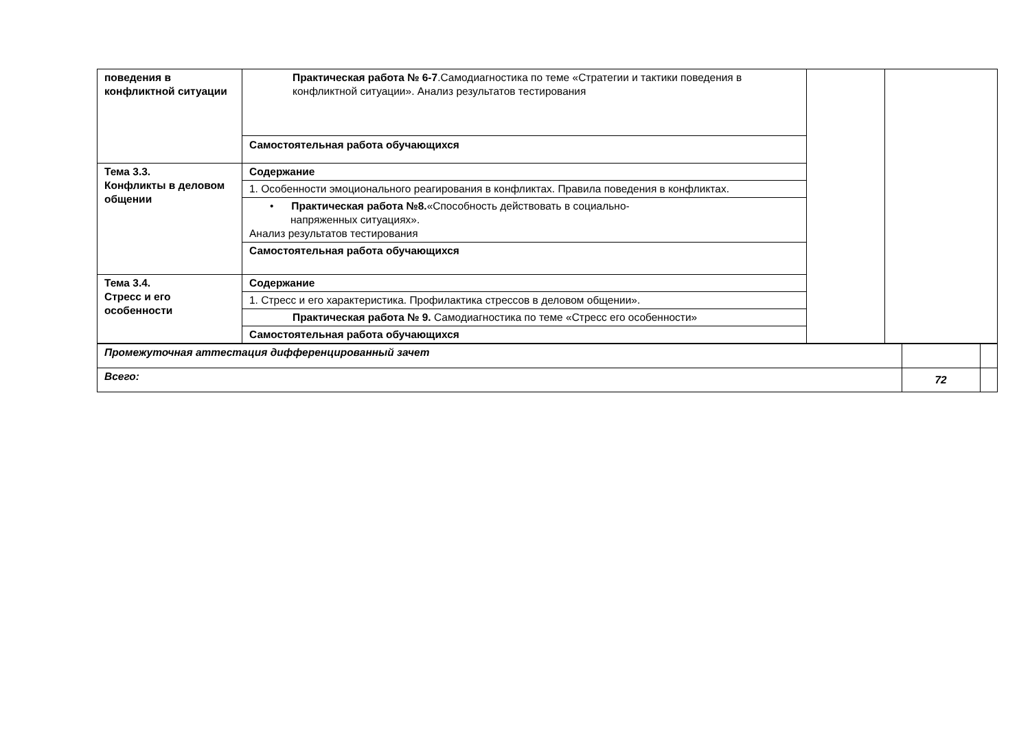| поведения в конфликтной ситуации | Практическая работа № 6-7 .Самодиагностика по теме «Стратегии и тактики поведения в конфликтной ситуации». Анализ результатов тестирования | | |
| | Самостоятельная работа обучающихся | | |
| Тема 3.3. Конфликты в деловом общении | Содержание | | |
| | 1. Особенности эмоционального реагирования в конфликтах. Правила поведения в конфликтах. | | |
| | • Практическая работа №8. «Способность действовать в социально- напряженных ситуациях». Анализ результатов тестирования | | |
| | Самостоятельная работа обучающихся | | |
| Тема 3.4. Стресс и его особенности | Содержание | | |
| | 1. Стресс и его характеристика. Профилактика стрессов в деловом общении». | | |
| | Практическая работа № 9. Самодиагностика по теме «Стресс его особенности» | | |
| | Самостоятельная работа обучающихся | | |
| Промежуточная аттестация дифференцированный зачет | | |
| Всего: | 72 | |